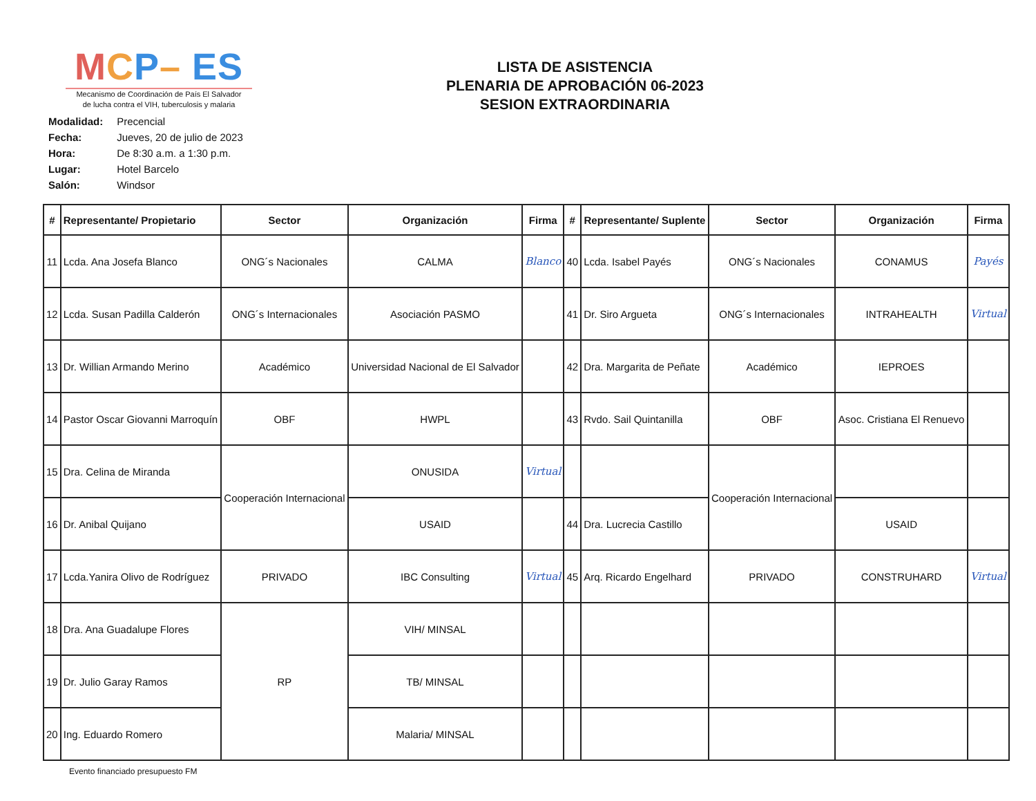MCP– ES
Mecanismo de Coordinación de País El Salvador
de lucha contra el VIH, tuberculosis y malaria
LISTA DE ASISTENCIA
PLENARIA DE APROBACIÓN 06-2023
SESION EXTRAORDINARIA
Modalidad: Precencial
Fecha: Jueves, 20 de julio de 2023
Hora: De 8:30 a.m. a 1:30 p.m.
Lugar: Hotel Barcelo
Salón: Windsor
| # | Representante/ Propietario | Sector | Organización | Firma | # | Representante/ Suplente | Sector | Organización | Firma |
| --- | --- | --- | --- | --- | --- | --- | --- | --- | --- |
| 11 | Lcda. Ana Josefa Blanco | ONG´s Nacionales | CALMA | Blanco | 40 | Lcda. Isabel Payés | ONG´s Nacionales | CONAMUS | Payés |
| 12 | Lcda. Susan Padilla Calderón | ONG´s Internacionales | Asociación PASMO | | 41 | Dr. Siro Argueta | ONG´s Internacionales | INTRAHEALTH | Virtual |
| 13 | Dr. Willian Armando Merino | Académico | Universidad Nacional de El Salvador | | 42 | Dra. Margarita de Peñate | Académico | IEPROES | |
| 14 | Pastor Oscar Giovanni Marroquín | OBF | HWPL | | 43 | Rvdo. Sail Quintanilla | OBF | Asoc. Cristiana El Renuevo | |
| 15 | Dra. Celina de Miranda | Cooperación Internacional | ONUSIDA | Virtual | | | Cooperación Internacional | | |
| 16 | Dr. Anibal Quijano | | USAID | | 44 | Dra. Lucrecia Castillo | | USAID | |
| 17 | Lcda.Yanira Olivo de Rodríguez | PRIVADO | IBC Consulting | Virtual | 45 | Arq. Ricardo Engelhard | PRIVADO | CONSTRUHARD | Virtual |
| 18 | Dra. Ana Guadalupe Flores | RP | VIH/ MINSAL | | | | | | |
| 19 | Dr. Julio Garay Ramos | | TB/ MINSAL | | | | | | |
| 20 | Ing. Eduardo Romero | | Malaria/ MINSAL | | | | | | |
Evento financiado presupuesto FM